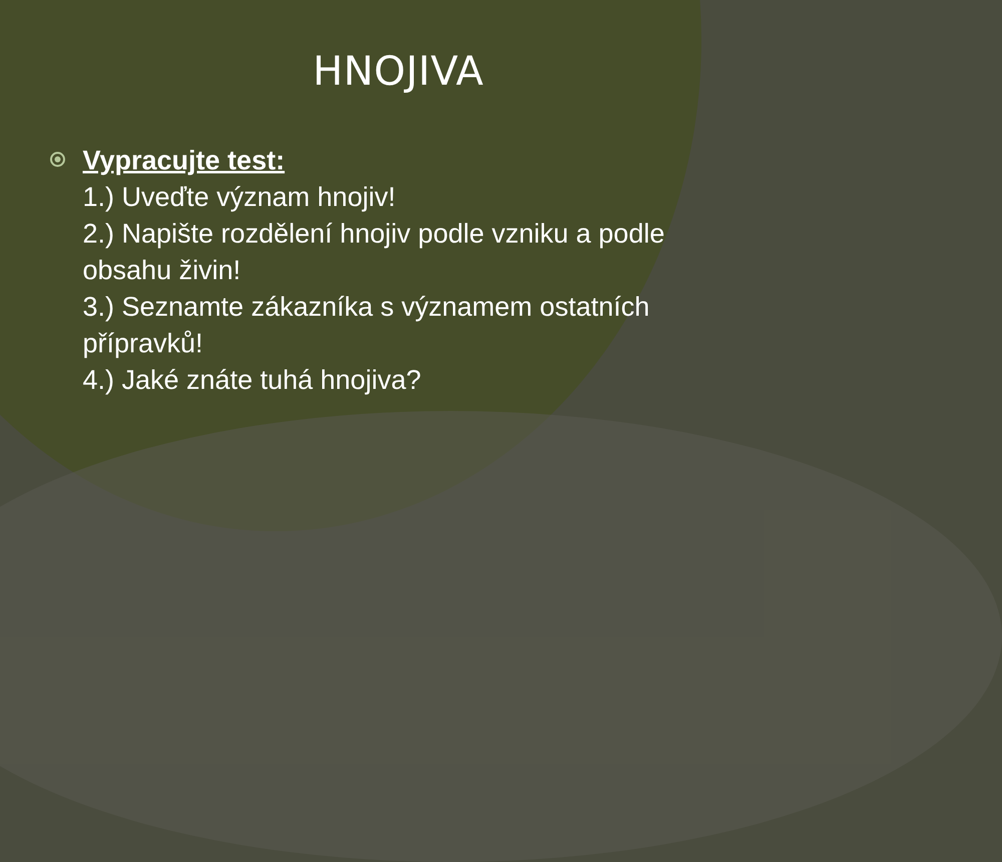HNOJIVA
Vypracujte test:
1.) Uveďte význam hnojiv!
2.) Napište rozdělení hnojiv podle vzniku a podle obsahu živin!
3.) Seznamte zákazníka s významem ostatních přípravků!
4.) Jaké znáte tuhá hnojiva?